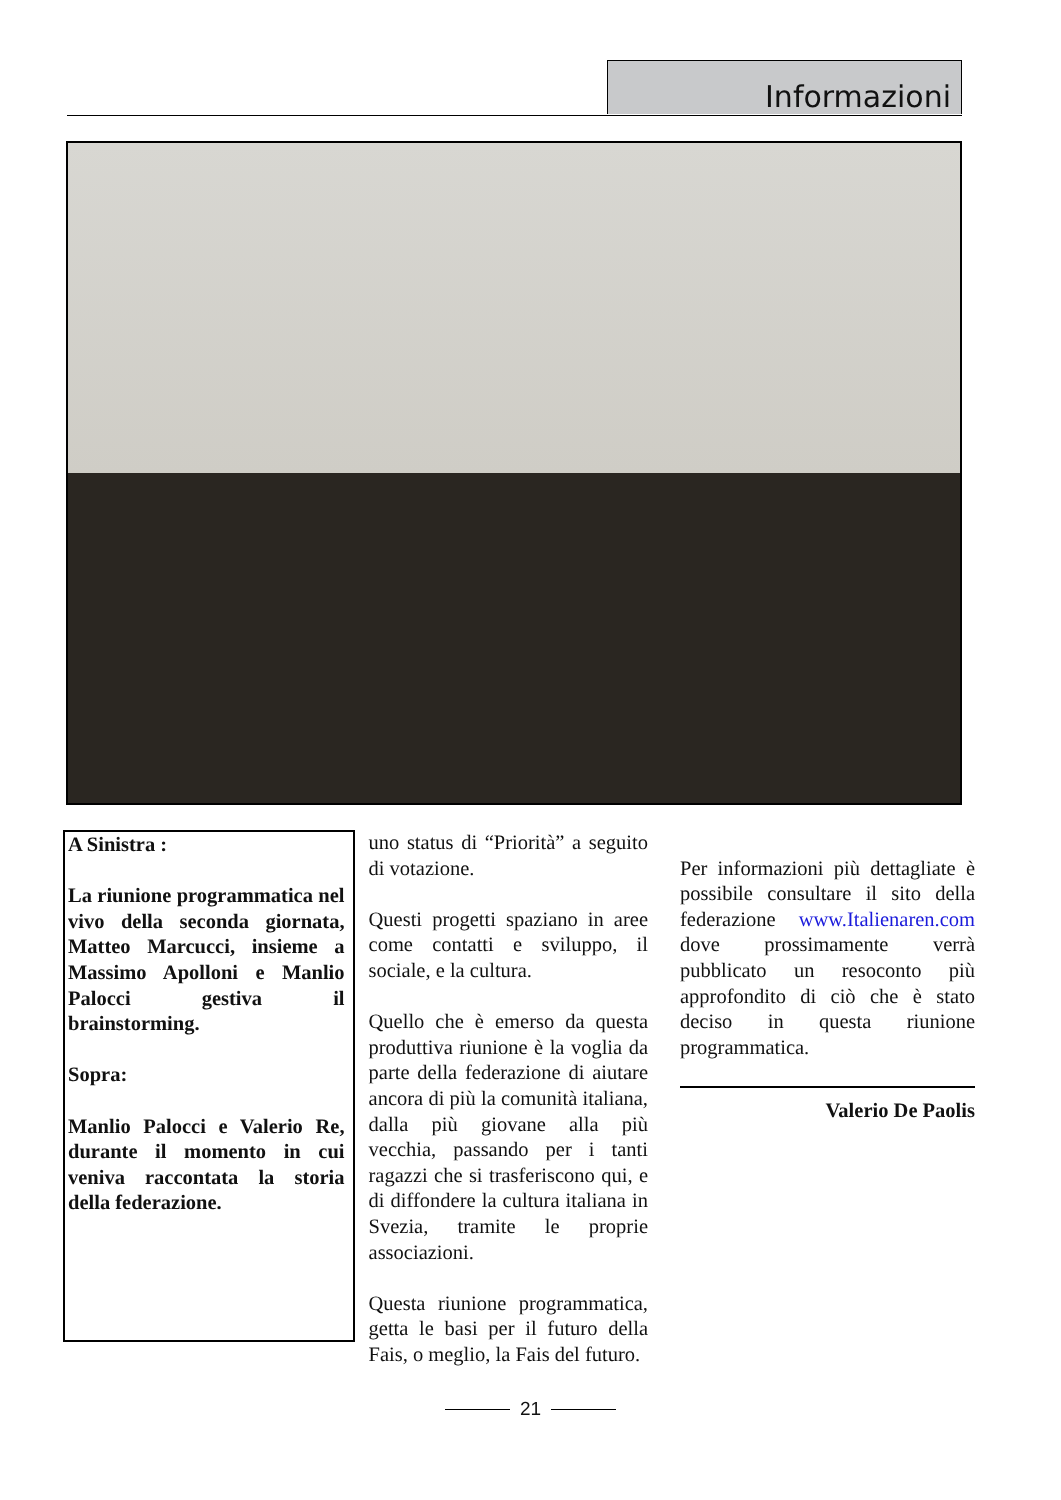Informazioni
A Sinistra :
La riunione programmatica nel vivo della seconda giornata, Matteo Marcucci, insieme a Massimo Apolloni e Manlio Palocci gestiva il brainstorming.
Sopra:
Manlio Palocci e Valerio Re, durante il momento in cui veniva raccontata la storia della federazione.
uno status di “Priorità” a seguito di votazione.
Questi progetti spaziano in aree come contatti e sviluppo, il sociale, e la cultura.
Quello che è emerso da questa produttiva riunione è la voglia da parte della federazione di aiutare ancora di più la comunità italiana, dalla più giovane alla più vecchia, passando per i tanti ragazzi che si trasferiscono qui, e di diffondere la cultura italiana in Svezia, tramite le proprie associazioni.
Questa riunione programmatica, getta le basi per il futuro della Fais, o meglio, la Fais del futuro.
Per informazioni più dettagliate è possibile consultare il sito della federazione www.Italienaren.com dove prossimamente verrà pubblicato un resoconto più approfondito di ciò che è stato deciso in questa riunione programmatica.
Valerio De Paolis
21